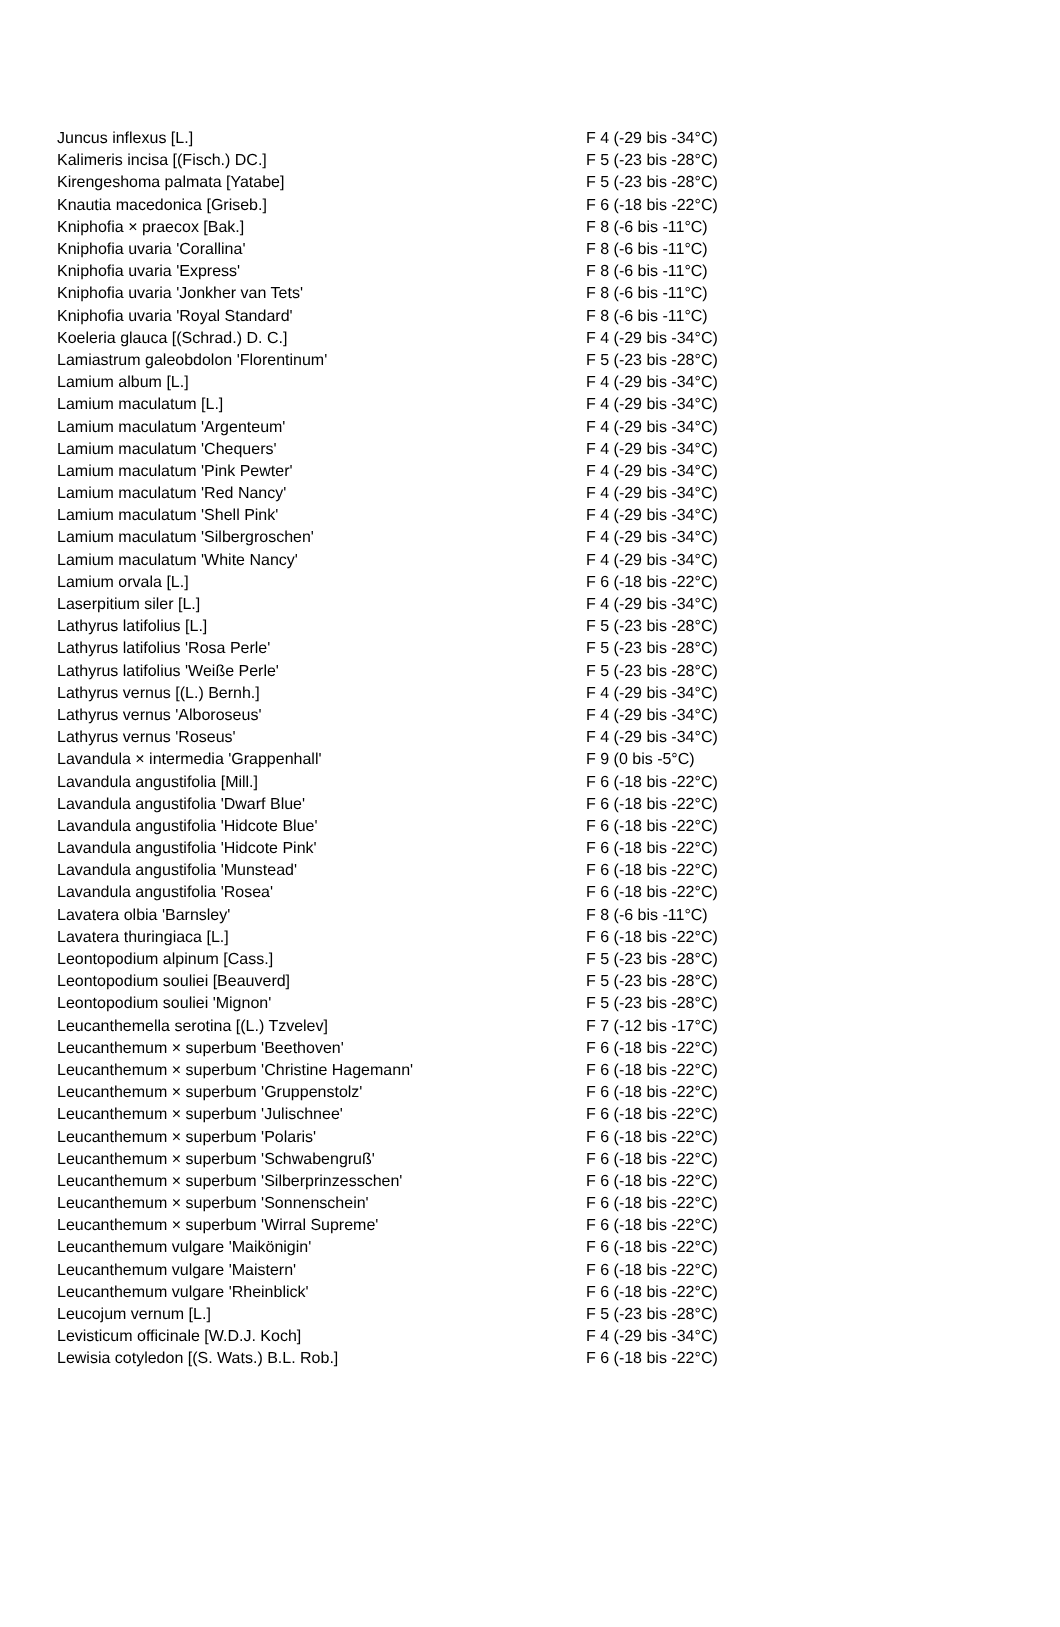| Juncus inflexus [L.] | F 4 (-29 bis -34°C) |
| Kalimeris incisa [(Fisch.) DC.] | F 5 (-23 bis -28°C) |
| Kirengeshoma palmata [Yatabe] | F 5 (-23 bis -28°C) |
| Knautia macedonica [Griseb.] | F 6 (-18 bis -22°C) |
| Kniphofia × praecox [Bak.] | F 8 (-6 bis -11°C) |
| Kniphofia uvaria 'Corallina' | F 8 (-6 bis -11°C) |
| Kniphofia uvaria 'Express' | F 8 (-6 bis -11°C) |
| Kniphofia uvaria 'Jonkher van Tets' | F 8 (-6 bis -11°C) |
| Kniphofia uvaria 'Royal Standard' | F 8 (-6 bis -11°C) |
| Koeleria glauca [(Schrad.) D. C.] | F 4 (-29 bis -34°C) |
| Lamiastrum galeobdolon 'Florentinum' | F 5 (-23 bis -28°C) |
| Lamium album [L.] | F 4 (-29 bis -34°C) |
| Lamium maculatum [L.] | F 4 (-29 bis -34°C) |
| Lamium maculatum 'Argenteum' | F 4 (-29 bis -34°C) |
| Lamium maculatum 'Chequers' | F 4 (-29 bis -34°C) |
| Lamium maculatum 'Pink Pewter' | F 4 (-29 bis -34°C) |
| Lamium maculatum 'Red Nancy' | F 4 (-29 bis -34°C) |
| Lamium maculatum 'Shell Pink' | F 4 (-29 bis -34°C) |
| Lamium maculatum 'Silbergroschen' | F 4 (-29 bis -34°C) |
| Lamium maculatum 'White Nancy' | F 4 (-29 bis -34°C) |
| Lamium orvala [L.] | F 6 (-18 bis -22°C) |
| Laserpitium siler [L.] | F 4 (-29 bis -34°C) |
| Lathyrus latifolius [L.] | F 5 (-23 bis -28°C) |
| Lathyrus latifolius 'Rosa Perle' | F 5 (-23 bis -28°C) |
| Lathyrus latifolius 'Weiße Perle' | F 5 (-23 bis -28°C) |
| Lathyrus vernus [(L.) Bernh.] | F 4 (-29 bis -34°C) |
| Lathyrus vernus 'Alboroseus' | F 4 (-29 bis -34°C) |
| Lathyrus vernus 'Roseus' | F 4 (-29 bis -34°C) |
| Lavandula × intermedia 'Grappenhall' | F 9 (0 bis -5°C) |
| Lavandula angustifolia [Mill.] | F 6 (-18 bis -22°C) |
| Lavandula angustifolia 'Dwarf Blue' | F 6 (-18 bis -22°C) |
| Lavandula angustifolia 'Hidcote Blue' | F 6 (-18 bis -22°C) |
| Lavandula angustifolia 'Hidcote Pink' | F 6 (-18 bis -22°C) |
| Lavandula angustifolia 'Munstead' | F 6 (-18 bis -22°C) |
| Lavandula angustifolia 'Rosea' | F 6 (-18 bis -22°C) |
| Lavatera olbia 'Barnsley' | F 8 (-6 bis -11°C) |
| Lavatera thuringiaca [L.] | F 6 (-18 bis -22°C) |
| Leontopodium alpinum [Cass.] | F 5 (-23 bis -28°C) |
| Leontopodium souliei [Beauverd] | F 5 (-23 bis -28°C) |
| Leontopodium souliei 'Mignon' | F 5 (-23 bis -28°C) |
| Leucanthemella serotina [(L.) Tzvelev] | F 7 (-12 bis -17°C) |
| Leucanthemum × superbum 'Beethoven' | F 6 (-18 bis -22°C) |
| Leucanthemum × superbum 'Christine Hagemann' | F 6 (-18 bis -22°C) |
| Leucanthemum × superbum 'Gruppenstolz' | F 6 (-18 bis -22°C) |
| Leucanthemum × superbum 'Julischnee' | F 6 (-18 bis -22°C) |
| Leucanthemum × superbum 'Polaris' | F 6 (-18 bis -22°C) |
| Leucanthemum × superbum 'Schwabengruß' | F 6 (-18 bis -22°C) |
| Leucanthemum × superbum 'Silberprinzesschen' | F 6 (-18 bis -22°C) |
| Leucanthemum × superbum 'Sonnenschein' | F 6 (-18 bis -22°C) |
| Leucanthemum × superbum 'Wirral Supreme' | F 6 (-18 bis -22°C) |
| Leucanthemum vulgare 'Maikönigin' | F 6 (-18 bis -22°C) |
| Leucanthemum vulgare 'Maistern' | F 6 (-18 bis -22°C) |
| Leucanthemum vulgare 'Rheinblick' | F 6 (-18 bis -22°C) |
| Leucojum vernum [L.] | F 5 (-23 bis -28°C) |
| Levisticum officinale [W.D.J. Koch] | F 4 (-29 bis -34°C) |
| Lewisia cotyledon [(S. Wats.) B.L. Rob.] | F 6 (-18 bis -22°C) |